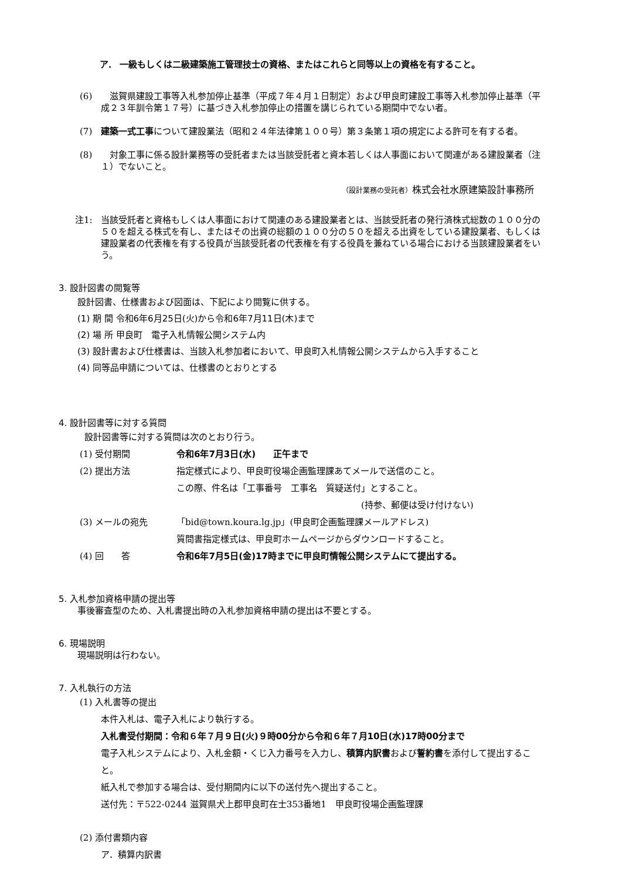ア． 一級もしくは二級建築施工管理技士の資格、またはこれらと同等以上の資格を有すること。
(6) 　滋賀県建設工事等入札参加停止基準（平成７年４月１日制定）および甲良町建設工事等入札参加停止基準（平成２３年訓令第１７号）に基づき入札参加停止の措置を講じられている期間中でない者。
(7) 建築一式工事について建設業法（昭和２４年法律第１００号）第３条第１項の規定による許可を有する者。
(8) 　対象工事に係る設計業務等の受託者または当該受託者と資本若しくは人事面において関連がある建設業者（注１）でないこと。
（設計業務の受託者）株式会社水原建築設計事務所
注1: 当該受託者と資格もしくは人事面におけて関連のある建設業者とは、当該受託者の発行済株式総数の１００分の５０を超える株式を有し、またはその出資の総額の１００分の５０を超える出資をしている建設業者、もしくは建設業者の代表権を有する役員が当該受託者の代表権を有する役員を兼ねている場合における当該建設業者をいう。
3. 設計図書の閲覧等
設計図書、仕様書および図面は、下記により閲覧に供する。
(1) 期 間 令和6年6月25日(火)から令和6年7月11日(木)まで
(2) 場 所 甲良町　電子入札情報公開システム内
(3) 設計書および仕様書は、当該入札参加者において、甲良町入札情報公開システムから入手すること
(4) 同等品申請については、仕様書のとおりとする
4. 設計図書等に対する質問
設計図書等に対する質問は次のとおり行う。
(1) 受付期間 令和6年7月3日(水)　　正午まで
(2) 提出方法 指定様式により、甲良町役場企画監理課あてメールで送信のこと。
この際、件名は「工事番号　工事名　質疑送付」とすること。
(持参、郵便は受け付けない)
(3) メールの宛先 「bid@town.koura.lg.jp」(甲良町企画監理課メールアドレス)
質問書指定様式は、甲良町ホームページからダウンロードすること。
(4) 回　　答 令和6年7月5日(金)17時までに甲良町情報公開システムにて提出する。
5. 入札参加資格申請の提出等
事後審査型のため、入札書提出時の入札参加資格申請の提出は不要とする。
6. 現場説明
現場説明は行わない。
7. 入札執行の方法
(1) 入札書等の提出
本件入札は、電子入札により執行する。
入札書受付期間：令和６年７月９日(火)９時00分から令和６年７月10日(水)17時00分まで
電子入札システムにより、入札金額・くじ入力番号を入力し、積算内訳書および誓約書を添付して提出すること。
紙入札で参加する場合は、受付期間内に以下の送付先へ提出すること。
送付先：〒522-0244 滋賀県犬上郡甲良町在士353番地1　甲良町役場企画監理課
(2) 添付書類内容
ア．積算内訳書